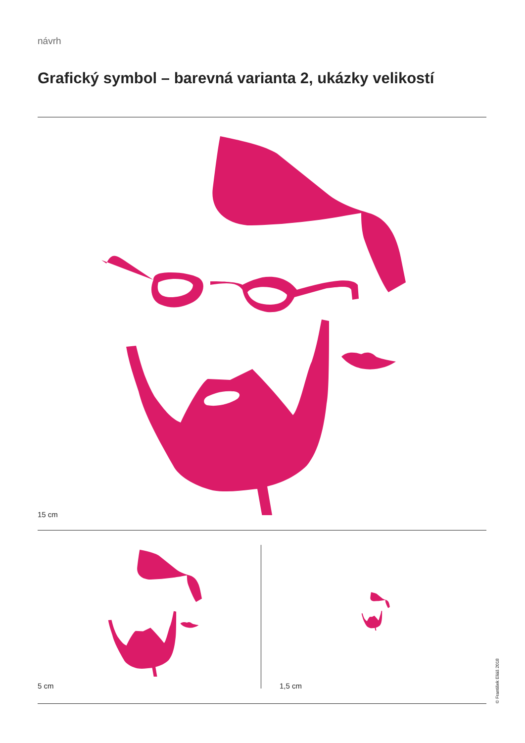návrh
Grafický symbol – barevná varianta 2, ukázky velikostí
15 cm
5 cm 1,5 cm
© František Eliáš 2018